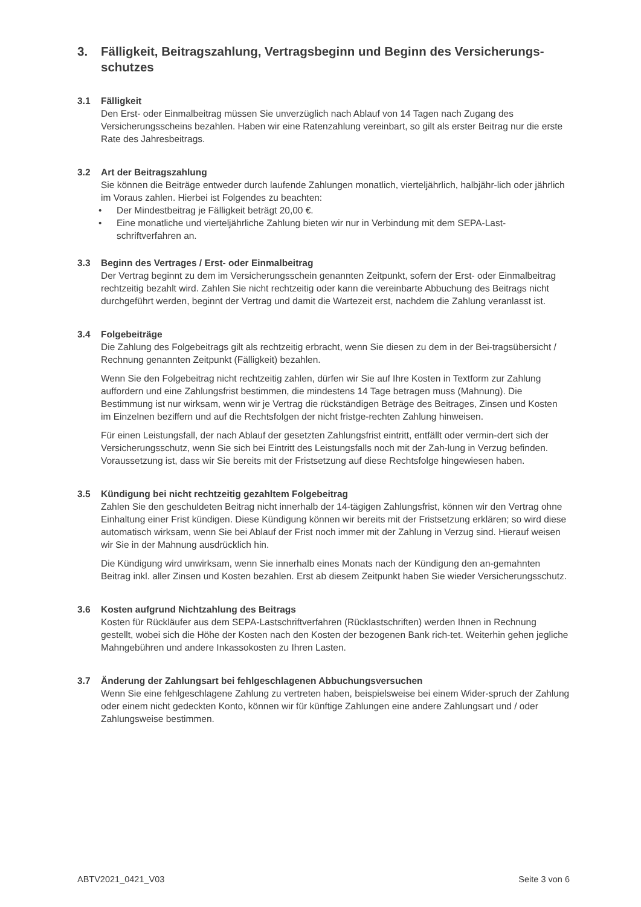3. Fälligkeit, Beitragszahlung, Vertragsbeginn und Beginn des Versicherungs-schutzes
3.1 Fälligkeit
Den Erst- oder Einmalbeitrag müssen Sie unverzüglich nach Ablauf von 14 Tagen nach Zugang des Versicherungsscheins bezahlen. Haben wir eine Ratenzahlung vereinbart, so gilt als erster Beitrag nur die erste Rate des Jahresbeitrags.
3.2 Art der Beitragszahlung
Sie können die Beiträge entweder durch laufende Zahlungen monatlich, vierteljährlich, halbjähr-lich oder jährlich im Voraus zahlen. Hierbei ist Folgendes zu beachten:
• Der Mindestbeitrag je Fälligkeit beträgt 20,00 €.
• Eine monatliche und vierteljährliche Zahlung bieten wir nur in Verbindung mit dem SEPA-Last-schriftverfahren an.
3.3 Beginn des Vertrages / Erst- oder Einmalbeitrag
Der Vertrag beginnt zu dem im Versicherungsschein genannten Zeitpunkt, sofern der Erst- oder Einmalbeitrag rechtzeitig bezahlt wird. Zahlen Sie nicht rechtzeitig oder kann die vereinbarte Abbuchung des Beitrags nicht durchgeführt werden, beginnt der Vertrag und damit die Wartezeit erst, nachdem die Zahlung veranlasst ist.
3.4 Folgebeiträge
Die Zahlung des Folgebeitrags gilt als rechtzeitig erbracht, wenn Sie diesen zu dem in der Bei-tragsübersicht / Rechnung genannten Zeitpunkt (Fälligkeit) bezahlen.
Wenn Sie den Folgebeitrag nicht rechtzeitig zahlen, dürfen wir Sie auf Ihre Kosten in Textform zur Zahlung auffordern und eine Zahlungsfrist bestimmen, die mindestens 14 Tage betragen muss (Mahnung). Die Bestimmung ist nur wirksam, wenn wir je Vertrag die rückständigen Beträge des Beitrages, Zinsen und Kosten im Einzelnen beziffern und auf die Rechtsfolgen der nicht fristge-rechten Zahlung hinweisen.
Für einen Leistungsfall, der nach Ablauf der gesetzten Zahlungsfrist eintritt, entfällt oder vermin-dert sich der Versicherungsschutz, wenn Sie sich bei Eintritt des Leistungsfalls noch mit der Zah-lung in Verzug befinden. Voraussetzung ist, dass wir Sie bereits mit der Fristsetzung auf diese Rechtsfolge hingewiesen haben.
3.5 Kündigung bei nicht rechtzeitig gezahltem Folgebeitrag
Zahlen Sie den geschuldeten Beitrag nicht innerhalb der 14-tägigen Zahlungsfrist, können wir den Vertrag ohne Einhaltung einer Frist kündigen. Diese Kündigung können wir bereits mit der Fristsetzung erklären; so wird diese automatisch wirksam, wenn Sie bei Ablauf der Frist noch immer mit der Zahlung in Verzug sind. Hierauf weisen wir Sie in der Mahnung ausdrücklich hin.
Die Kündigung wird unwirksam, wenn Sie innerhalb eines Monats nach der Kündigung den an-gemahnten Beitrag inkl. aller Zinsen und Kosten bezahlen. Erst ab diesem Zeitpunkt haben Sie wieder Versicherungsschutz.
3.6 Kosten aufgrund Nichtzahlung des Beitrags
Kosten für Rückläufer aus dem SEPA-Lastschriftverfahren (Rücklastschriften) werden Ihnen in Rechnung gestellt, wobei sich die Höhe der Kosten nach den Kosten der bezogenen Bank rich-tet. Weiterhin gehen jegliche Mahngebühren und andere Inkassokosten zu Ihren Lasten.
3.7 Änderung der Zahlungsart bei fehlgeschlagenen Abbuchungsversuchen
Wenn Sie eine fehlgeschlagene Zahlung zu vertreten haben, beispielsweise bei einem Wider-spruch der Zahlung oder einem nicht gedeckten Konto, können wir für künftige Zahlungen eine andere Zahlungsart und / oder Zahlungsweise bestimmen.
ABTV2021_0421_V03 Seite 3 von 6